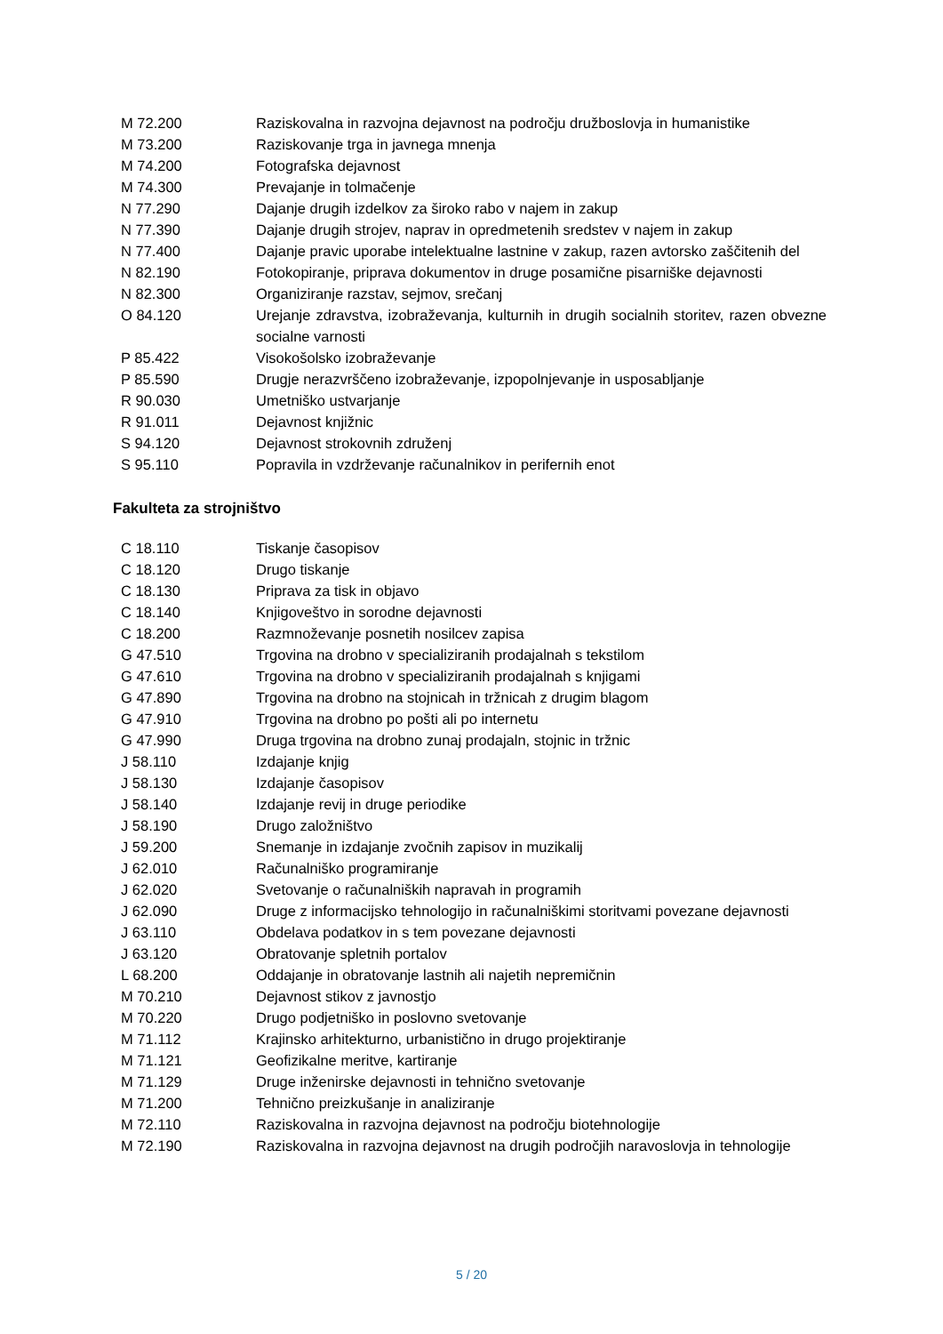| M 72.200 | Raziskovalna in razvojna dejavnost na področju družboslovja in humanistike |
| M 73.200 | Raziskovanje trga in javnega mnenja |
| M 74.200 | Fotografska dejavnost |
| M 74.300 | Prevajanje in tolmačenje |
| N 77.290 | Dajanje drugih izdelkov za široko rabo v najem in zakup |
| N 77.390 | Dajanje drugih strojev, naprav in opredmetenih sredstev v najem in zakup |
| N 77.400 | Dajanje pravic uporabe intelektualne lastnine v zakup, razen avtorsko zaščitenih del |
| N 82.190 | Fotokopiranje, priprava dokumentov in druge posamične pisarniške dejavnosti |
| N 82.300 | Organiziranje razstav, sejmov, srečanj |
| O 84.120 | Urejanje zdravstva, izobraževanja, kulturnih in drugih socialnih storitev, razen obvezne socialne varnosti |
| P 85.422 | Visokošolsko izobraževanje |
| P 85.590 | Drugje nerazvrščeno izobraževanje, izpopolnjevanje in usposabljanje |
| R 90.030 | Umetniško ustvarjanje |
| R 91.011 | Dejavnost knjižnic |
| S 94.120 | Dejavnost strokovnih združenj |
| S 95.110 | Popravila in vzdrževanje računalnikov in perifernih enot |
Fakulteta za strojništvo
| C 18.110 | Tiskanje časopisov |
| C 18.120 | Drugo tiskanje |
| C 18.130 | Priprava za tisk in objavo |
| C 18.140 | Knjigoveštvo in sorodne dejavnosti |
| C 18.200 | Razmnoževanje posnetih nosilcev zapisa |
| G 47.510 | Trgovina na drobno v specializiranih prodajalnah s tekstilom |
| G 47.610 | Trgovina na drobno v specializiranih prodajalnah s knjigami |
| G 47.890 | Trgovina na drobno na stojnicah in tržnicah z drugim blagom |
| G 47.910 | Trgovina na drobno po pošti ali po internetu |
| G 47.990 | Druga trgovina na drobno zunaj prodajaln, stojnic in tržnic |
| J 58.110 | Izdajanje knjig |
| J 58.130 | Izdajanje časopisov |
| J 58.140 | Izdajanje revij in druge periodike |
| J 58.190 | Drugo založništvo |
| J 59.200 | Snemanje in izdajanje zvočnih zapisov in muzikalij |
| J 62.010 | Računalniško programiranje |
| J 62.020 | Svetovanje o računalniških napravah in programih |
| J 62.090 | Druge z informacijsko tehnologijo in računalniškimi storitvami povezane dejavnosti |
| J 63.110 | Obdelava podatkov in s tem povezane dejavnosti |
| J 63.120 | Obratovanje spletnih portalov |
| L 68.200 | Oddajanje in obratovanje lastnih ali najetih nepremičnin |
| M 70.210 | Dejavnost stikov z javnostjo |
| M 70.220 | Drugo podjetniško in poslovno svetovanje |
| M 71.112 | Krajinsko arhitekturno, urbanistično in drugo projektiranje |
| M 71.121 | Geofizikalne meritve, kartiranje |
| M 71.129 | Druge inženirske dejavnosti in tehnično svetovanje |
| M 71.200 | Tehnično preizkušanje in analiziranje |
| M 72.110 | Raziskovalna in razvojna dejavnost na področju biotehnologije |
| M 72.190 | Raziskovalna in razvojna dejavnost na drugih področjih naravoslovja in tehnologije |
5 / 20